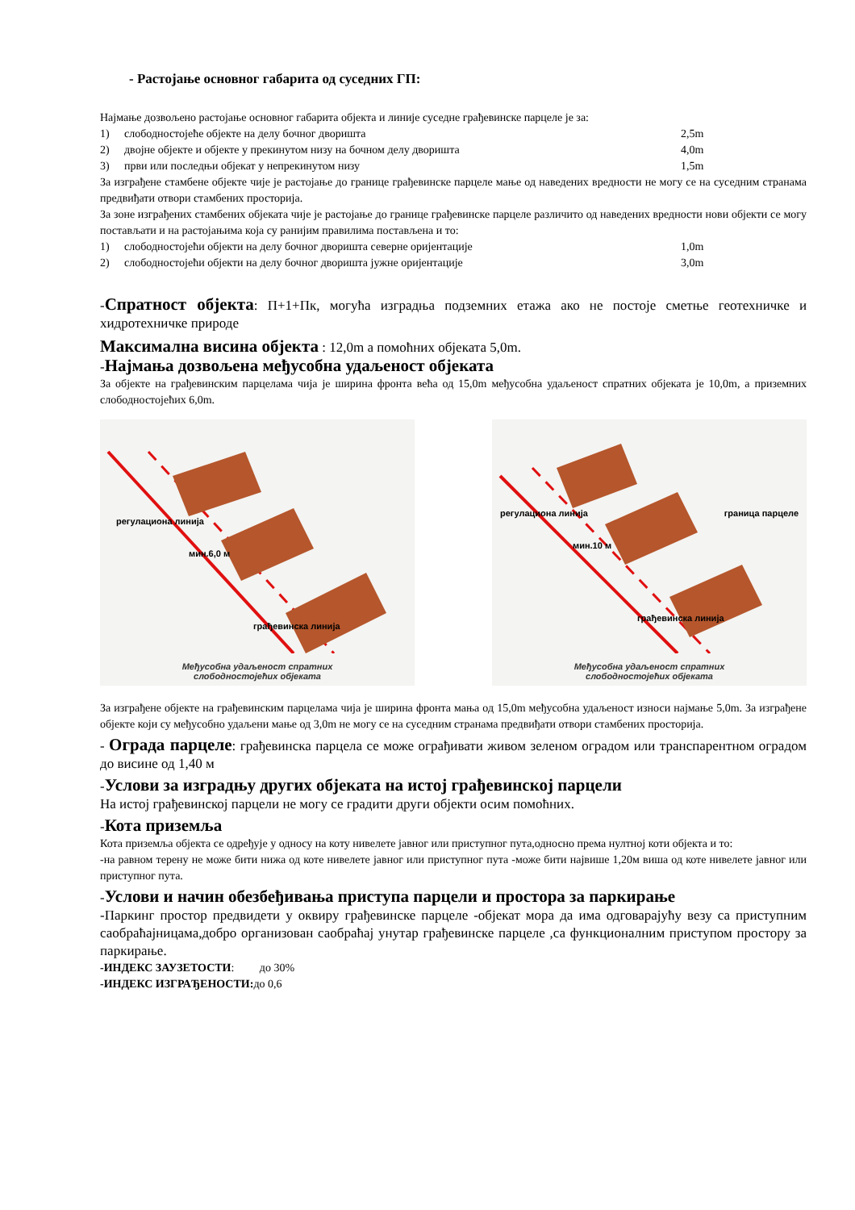- Растојање основног габарита од суседних ГП:
Најмање дозвољено растојање основног габарита објекта и линије суседне грађевинске парцеле је за:
1) слободностојеће објекте на делу бочног дворишта 2,5m
2) двојне објекте и објекте у прекинутом низу на бочном делу дворишта 4,0m
3) први или последњи објекат у непрекинутом низу 1,5m
За изграђене стамбене објекте чије је растојање до границе грађевинске парцеле мање од наведених вредности не могу се на суседним странама предвиђати отвори стамбених просторија.
За зоне изграђених стамбених објеката чије је растојање до границе грађевинске парцеле различито од наведених вредности нови објекти се могу постављати и на растојањима која су ранијим правилима постављена и то:
1) слободностојећи објекти на делу бочног дворишта северне оријентације 1,0m
2) слободностојећи објекти на делу бочног дворишта јужне оријентације 3,0m
-Спратност објекта: П+1+Пк, могућа изградња подземних етажа ако не постоје сметње геотехничке и хидротехничке природе
Максимална висина објекта : 12,0m а помоћних објеката 5,0m.
-Најмања дозвољена међусобна удаљеност објеката
За објекте на грађевинским парцелама чија је ширина фронта већа од 15,0m међусобна удаљеност спратних објеката је 10,0m, а приземних слободностојећих 6,0m.
регулациона линија
мин.6,0 м
грађевинска линија
Међусобна удаљеност спратних
слободностојећих објеката
регулациона линија
мин.10 м
граница парцеле
грађевинска линија
Међусобна удаљеност спратних
слободностојећих објеката
За изграђене објекте на грађевинским парцелама чија је ширина фронта мања од 15,0m међусобна удаљеност износи најмање 5,0m. За изграђене објекте који су међусобно удаљени мање од 3,0m не могу се на суседним странама предвиђати отвори стамбених просторија.
- Ограда парцеле: грађевинска парцела се може ограђивати живом зеленом оградом или транспарентном оградом до висине од 1,40 м
-Услови за изградњу других објеката на истој грађевинској парцели
На истој грађевинској парцели не могу се градити други објекти осим помоћних.
-Кота приземља
Кота приземља објекта се одређује у односу на коту нивелете јавног или приступног пута,односно према нултној коти објекта и то:
-на равном терену не може бити нижа од коте нивелете јавног или приступног пута -може бити највише 1,20м виша од коте нивелете јавног или приступног пута.
-Услови и начин обезбеђивања приступа парцели и простора за паркирање
-Паркинг простор предвидети у оквиру грађевинске парцеле -објекат мора да има одговарајућу везу са приступним саобраћајницама,добро организован саобраћај унутар грађевинске парцеле ,са функционалним приступом простору за паркирање.
-ИНДЕКС ЗАУЗЕТОСТИ: до 30%
-ИНДЕКС ИЗГРАЂЕНОСТИ: до 0,6